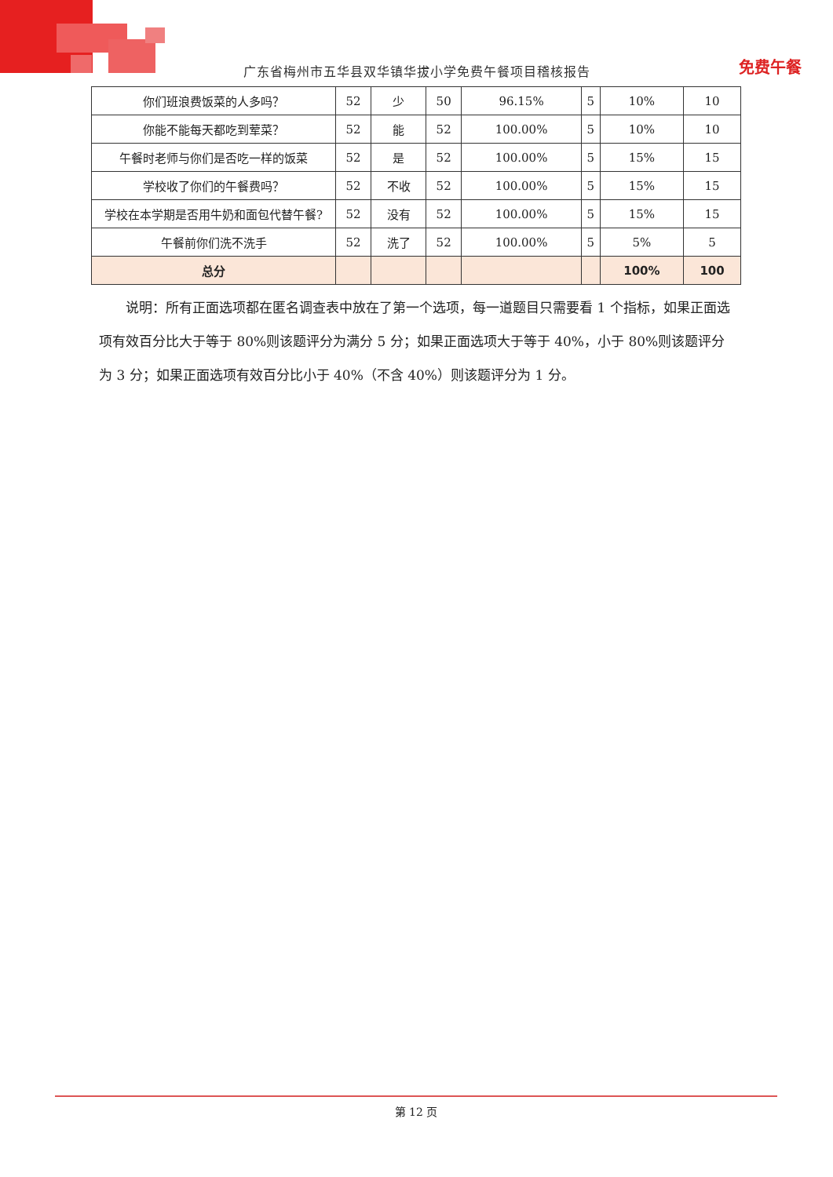广东省梅州市五华县双华镇华拔小学免费午餐项目稽核报告 免费午餐
| 你们班浪费饭菜的人多吗？ | 52 | 少 | 50 | 96.15% | 5 | 10% | 10 |
| 你能不能每天都吃到荤菜？ | 52 | 能 | 52 | 100.00% | 5 | 10% | 10 |
| 午餐时老师与你们是否吃一样的饭菜 | 52 | 是 | 52 | 100.00% | 5 | 15% | 15 |
| 学校收了你们的午餐费吗？ | 52 | 不收 | 52 | 100.00% | 5 | 15% | 15 |
| 学校在本学期是否用牛奶和面包代替午餐? | 52 | 没有 | 52 | 100.00% | 5 | 15% | 15 |
| 午餐前你们洗不洗手 | 52 | 洗了 | 52 | 100.00% | 5 | 5% | 5 |
| 总分 | | | | | | 100% | 100 |
说明：所有正面选项都在匿名调查表中放在了第一个选项，每一道题目只需要看 1 个指标，如果正面选项有效百分比大于等于 80%则该题评分为满分 5 分；如果正面选项大于等于 40%，小于 80%则该题评分为 3 分；如果正面选项有效百分比小于 40%（不含 40%）则该题评分为 1 分。
第 12 页